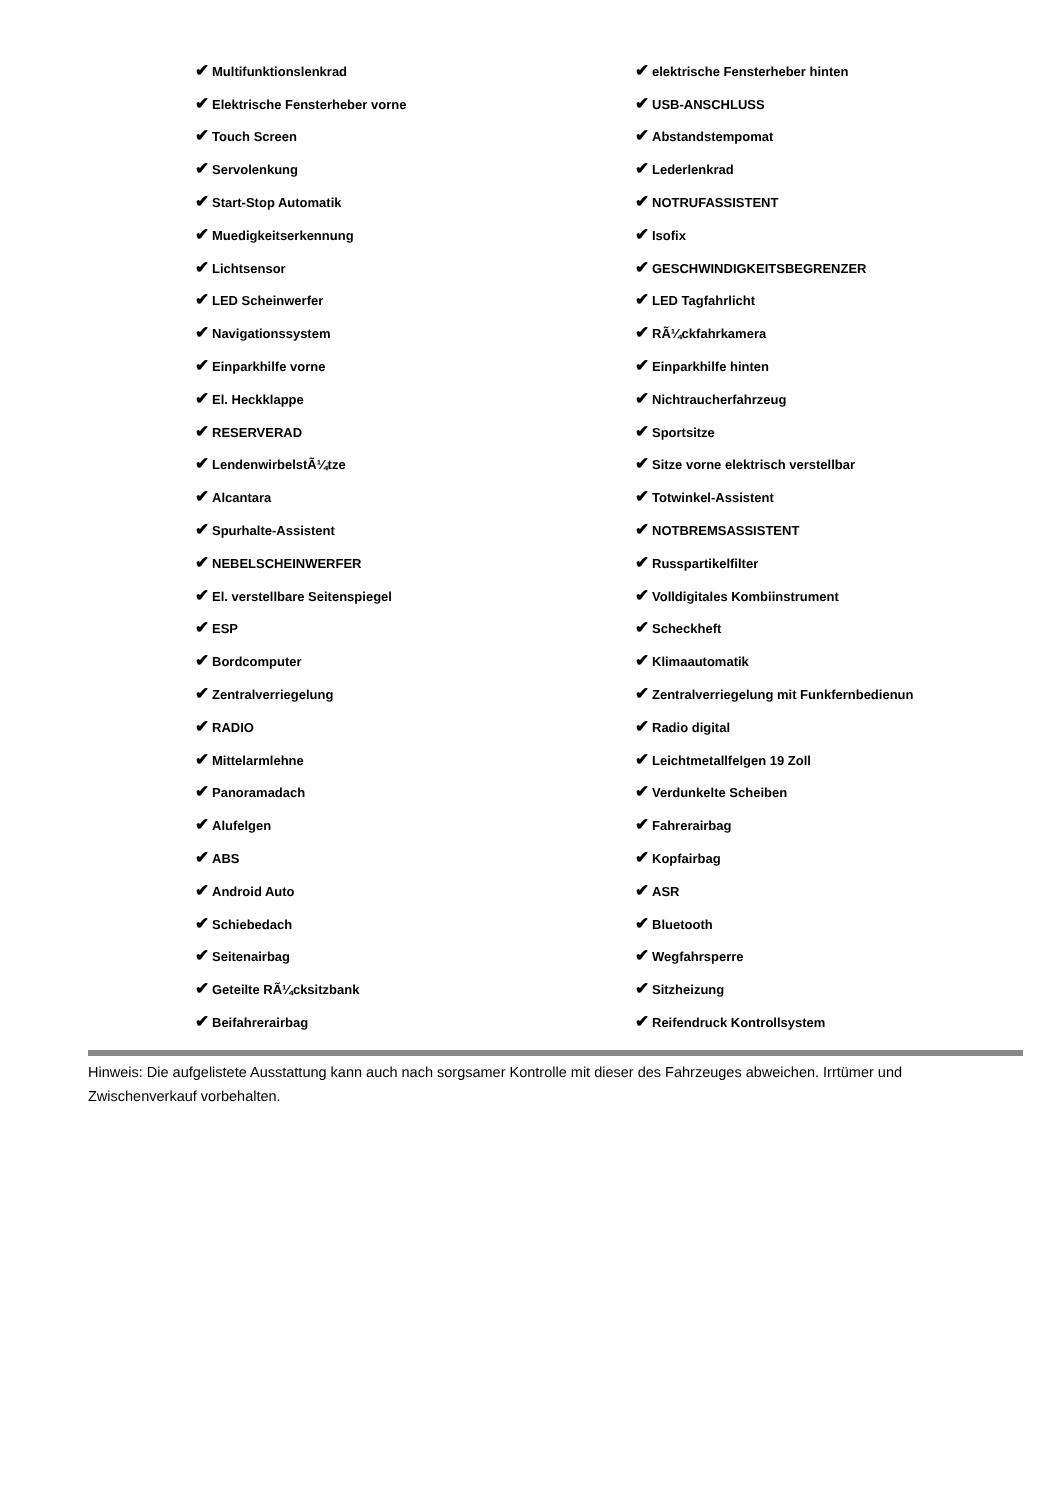| ✔ Multifunktionslenkrad | ✔ elektrische Fensterheber hinten |
| ✔ Elektrische Fensterheber vorne | ✔ USB-ANSCHLUSS |
| ✔ Touch Screen | ✔ Abstandstempomat |
| ✔ Servolenkung | ✔ Lederlenkrad |
| ✔ Start-Stop Automatik | ✔ NOTRUFASSISTENT |
| ✔ Muedigkeitserkennung | ✔ Isofix |
| ✔ Lichtsensor | ✔ GESCHWINDIGKEITSBEGRENZER |
| ✔ LED Scheinwerfer | ✔ LED Tagfahrlicht |
| ✔ Navigationssystem | ✔ RÃ¼ckfahrkamera |
| ✔ Einparkhilfe vorne | ✔ Einparkhilfe hinten |
| ✔ El. Heckklappe | ✔ Nichtraucherfahrzeug |
| ✔ RESERVERAD | ✔ Sportsitze |
| ✔ LendenwirbelstÃ¼tze | ✔ Sitze vorne elektrisch verstellbar |
| ✔ Alcantara | ✔ Totwinkel-Assistent |
| ✔ Spurhalte-Assistent | ✔ NOTBREMSASSISTENT |
| ✔ NEBELSCHEINWERFER | ✔ Russpartikelfilter |
| ✔ El. verstellbare Seitenspiegel | ✔ Volldigitales Kombiinstrument |
| ✔ ESP | ✔ Scheckheft |
| ✔ Bordcomputer | ✔ Klimaautomatik |
| ✔ Zentralverriegelung | ✔ Zentralverriegelung mit Funkfernbedienun |
| ✔ RADIO | ✔ Radio digital |
| ✔ Mittelarmlehne | ✔ Leichtmetallfelgen 19 Zoll |
| ✔ Panoramadach | ✔ Verdunkelte Scheiben |
| ✔ Alufelgen | ✔ Fahrerairbag |
| ✔ ABS | ✔ Kopfairbag |
| ✔ Android Auto | ✔ ASR |
| ✔ Schiebedach | ✔ Bluetooth |
| ✔ Seitenairbag | ✔ Wegfahrsperre |
| ✔ Geteilte RÃ¼cksitzbank | ✔ Sitzheizung |
| ✔ Beifahrerairbag | ✔ Reifendruck Kontrollsystem |
Hinweis: Die aufgelistete Ausstattung kann auch nach sorgsamer Kontrolle mit dieser des Fahrzeuges abweichen. Irrtümer und Zwischenverkauf vorbehalten.